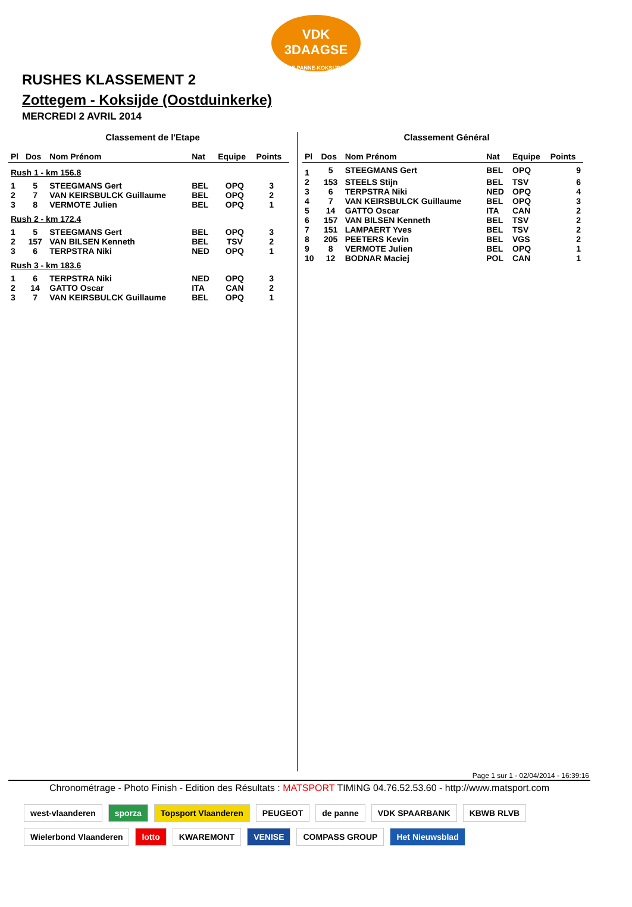VDK 3DAAGSE
DE PANNE-KOKSIJDE
RUSHES KLASSEMENT 2
Zottegem - Koksijde (Oostduinkerke)
MERCREDI 2 AVRIL 2014
Classement de l'Etape
| Pl | Dos | Nom Prénom | Nat | Equipe | Points |
| --- | --- | --- | --- | --- | --- |
| Rush 1 - km 156.8 | | | | | |
| 1 | 5 | STEEGMANS Gert | BEL | OPQ | 3 |
| 2 | 7 | VAN KEIRSBULCK Guillaume | BEL | OPQ | 2 |
| 3 | 8 | VERMOTE Julien | BEL | OPQ | 1 |
| Rush 2 - km 172.4 | | | | | |
| 1 | 5 | STEEGMANS Gert | BEL | OPQ | 3 |
| 2 | 157 | VAN BILSEN Kenneth | BEL | TSV | 2 |
| 3 | 6 | TERPSTRA Niki | NED | OPQ | 1 |
| Rush 3 - km 183.6 | | | | | |
| 1 | 6 | TERPSTRA Niki | NED | OPQ | 3 |
| 2 | 14 | GATTO Oscar | ITA | CAN | 2 |
| 3 | 7 | VAN KEIRSBULCK Guillaume | BEL | OPQ | 1 |
Classement Général
| Pl | Dos | Nom Prénom | Nat | Equipe | Points |
| --- | --- | --- | --- | --- | --- |
| 1 | 5 | STEEGMANS Gert | BEL | OPQ | 9 |
| 2 | 153 | STEELS Stijn | BEL | TSV | 6 |
| 3 | 6 | TERPSTRA Niki | NED | OPQ | 4 |
| 4 | 7 | VAN KEIRSBULCK Guillaume | BEL | OPQ | 3 |
| 5 | 14 | GATTO Oscar | ITA | CAN | 2 |
| 6 | 157 | VAN BILSEN Kenneth | BEL | TSV | 2 |
| 7 | 151 | LAMPAERT Yves | BEL | TSV | 2 |
| 8 | 205 | PEETERS Kevin | BEL | VGS | 2 |
| 9 | 8 | VERMOTE Julien | BEL | OPQ | 1 |
| 10 | 12 | BODNAR Maciej | POL | CAN | 1 |
Page 1 sur 1 - 02/04/2014 - 16:39:16
Chronométrage - Photo Finish - Edition des Résultats : MATSPORT TIMING 04.76.52.53.60 - http://www.matsport.com
west-vlaanderen sporza Topsport Vlaanderen PEUGEOT de panne VDK SPAARBANK KBWB RLVB Wielerbond Vlaanderen lotto KWAREMONT VENISE COMPASS GROUP Het Nieuwsblad